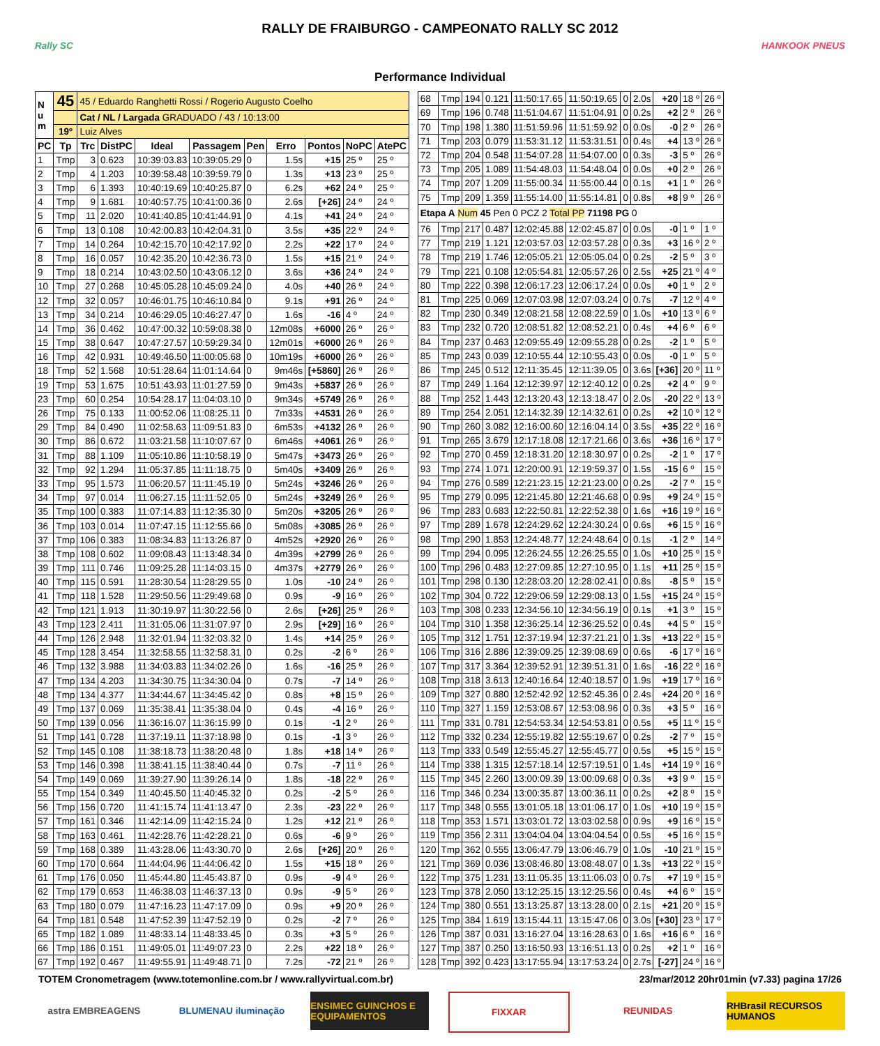RALLY DE FRAIBURGO - CAMPEONATO RALLY SC 2012
Rally SC HANKOOK PNEUS
Performance Individual
| N u m | 45 | 45 / Eduardo Ranghetti Rossi / Rogerio Augusto Coelho | | | | | | | | |
| | | Cat / NL / Largada GRADUADO / 43 / 10:13:00 | | | | | | | | |
| | 19º | Luiz Alves | | | | | | | | |
| PC | Tp | Trc | DistPC | Ideal | Passagem | Pen | Erro | Pontos | NoPC | AtePC |
| 1 | Tmp | 3 | 0.623 | 10:39:03.83 | 10:39:05.29 | 0 | 1.5s | +15 | 25 º | 25 º |
| 2 | Tmp | 4 | 1.203 | 10:39:58.48 | 10:39:59.79 | 0 | 1.3s | +13 | 23 º | 25 º |
| 3 | Tmp | 6 | 1.393 | 10:40:19.69 | 10:40:25.87 | 0 | 6.2s | +62 | 24 º | 25 º |
| 4 | Tmp | 9 | 1.681 | 10:40:57.75 | 10:41:00.36 | 0 | 2.6s | [+26] | 24 º | 24 º |
| 5 | Tmp | 11 | 2.020 | 10:41:40.85 | 10:41:44.91 | 0 | 4.1s | +41 | 24 º | 24 º |
| 6 | Tmp | 13 | 0.108 | 10:42:00.83 | 10:42:04.31 | 0 | 3.5s | +35 | 22 º | 24 º |
| 7 | Tmp | 14 | 0.264 | 10:42:15.70 | 10:42:17.92 | 0 | 2.2s | +22 | 17 º | 24 º |
| 8 | Tmp | 16 | 0.057 | 10:42:35.20 | 10:42:36.73 | 0 | 1.5s | +15 | 21 º | 24 º |
| 9 | Tmp | 18 | 0.214 | 10:43:02.50 | 10:43:06.12 | 0 | 3.6s | +36 | 24 º | 24 º |
| 10 | Tmp | 27 | 0.268 | 10:45:05.28 | 10:45:09.24 | 0 | 4.0s | +40 | 26 º | 24 º |
| 12 | Tmp | 32 | 0.057 | 10:46:01.75 | 10:46:10.84 | 0 | 9.1s | +91 | 26 º | 24 º |
| 13 | Tmp | 34 | 0.214 | 10:46:29.05 | 10:46:27.47 | 0 | 1.6s | -16 | 4 º | 24 º |
| 14 | Tmp | 36 | 0.462 | 10:47:00.32 | 10:59:08.38 | 0 | 12m08s | +6000 | 26 º | 26 º |
| 15 | Tmp | 38 | 0.647 | 10:47:27.57 | 10:59:29.34 | 0 | 12m01s | +6000 | 26 º | 26 º |
| 16 | Tmp | 42 | 0.931 | 10:49:46.50 | 11:00:05.68 | 0 | 10m19s | +6000 | 26 º | 26 º |
| 18 | Tmp | 52 | 1.568 | 10:51:28.64 | 11:01:14.64 | 0 | 9m46s | [+5860] | 26 º | 26 º |
| 19 | Tmp | 53 | 1.675 | 10:51:43.93 | 11:01:27.59 | 0 | 9m43s | +5837 | 26 º | 26 º |
| 23 | Tmp | 60 | 0.254 | 10:54:28.17 | 11:04:03.10 | 0 | 9m34s | +5749 | 26 º | 26 º |
| 26 | Tmp | 75 | 0.133 | 11:00:52.06 | 11:08:25.11 | 0 | 7m33s | +4531 | 26 º | 26 º |
| 29 | Tmp | 84 | 0.490 | 11:02:58.63 | 11:09:51.83 | 0 | 6m53s | +4132 | 26 º | 26 º |
| 30 | Tmp | 86 | 0.672 | 11:03:21.58 | 11:10:07.67 | 0 | 6m46s | +4061 | 26 º | 26 º |
| 31 | Tmp | 88 | 1.109 | 11:05:10.86 | 11:10:58.19 | 0 | 5m47s | +3473 | 26 º | 26 º |
| 32 | Tmp | 92 | 1.294 | 11:05:37.85 | 11:11:18.75 | 0 | 5m40s | +3409 | 26 º | 26 º |
| 33 | Tmp | 95 | 1.573 | 11:06:20.57 | 11:11:45.19 | 0 | 5m24s | +3246 | 26 º | 26 º |
| 34 | Tmp | 97 | 0.014 | 11:06:27.15 | 11:11:52.05 | 0 | 5m24s | +3249 | 26 º | 26 º |
| 35 | Tmp | 100 | 0.383 | 11:07:14.83 | 11:12:35.30 | 0 | 5m20s | +3205 | 26 º | 26 º |
| 36 | Tmp | 103 | 0.014 | 11:07:47.15 | 11:12:55.66 | 0 | 5m08s | +3085 | 26 º | 26 º |
| 37 | Tmp | 106 | 0.383 | 11:08:34.83 | 11:13:26.87 | 0 | 4m52s | +2920 | 26 º | 26 º |
| 38 | Tmp | 108 | 0.602 | 11:09:08.43 | 11:13:48.34 | 0 | 4m39s | +2799 | 26 º | 26 º |
| 39 | Tmp | 111 | 0.746 | 11:09:25.28 | 11:14:03.15 | 0 | 4m37s | +2779 | 26 º | 26 º |
| 40 | Tmp | 115 | 0.591 | 11:28:30.54 | 11:28:29.55 | 0 | 1.0s | -10 | 24 º | 26 º |
| 41 | Tmp | 118 | 1.528 | 11:29:50.56 | 11:29:49.68 | 0 | 0.9s | -9 | 16 º | 26 º |
| 42 | Tmp | 121 | 1.913 | 11:30:19.97 | 11:30:22.56 | 0 | 2.6s | [+26] | 25 º | 26 º |
| 43 | Tmp | 123 | 2.411 | 11:31:05.06 | 11:31:07.97 | 0 | 2.9s | [+29] | 16 º | 26 º |
| 44 | Tmp | 126 | 2.948 | 11:32:01.94 | 11:32:03.32 | 0 | 1.4s | +14 | 25 º | 26 º |
| 45 | Tmp | 128 | 3.454 | 11:32:58.55 | 11:32:58.31 | 0 | 0.2s | -2 | 6 º | 26 º |
| 46 | Tmp | 132 | 3.988 | 11:34:03.83 | 11:34:02.26 | 0 | 1.6s | -16 | 25 º | 26 º |
| 47 | Tmp | 134 | 4.203 | 11:34:30.75 | 11:34:30.04 | 0 | 0.7s | -7 | 14 º | 26 º |
| 48 | Tmp | 134 | 4.377 | 11:34:44.67 | 11:34:45.42 | 0 | 0.8s | +8 | 15 º | 26 º |
| 49 | Tmp | 137 | 0.069 | 11:35:38.41 | 11:35:38.04 | 0 | 0.4s | -4 | 16 º | 26 º |
| 50 | Tmp | 139 | 0.056 | 11:36:16.07 | 11:36:15.99 | 0 | 0.1s | -1 | 2 º | 26 º |
| 51 | Tmp | 141 | 0.728 | 11:37:19.11 | 11:37:18.98 | 0 | 0.1s | -1 | 3 º | 26 º |
| 52 | Tmp | 145 | 0.108 | 11:38:18.73 | 11:38:20.48 | 0 | 1.8s | +18 | 14 º | 26 º |
| 53 | Tmp | 146 | 0.398 | 11:38:41.15 | 11:38:40.44 | 0 | 0.7s | -7 | 11 º | 26 º |
| 54 | Tmp | 149 | 0.069 | 11:39:27.90 | 11:39:26.14 | 0 | 1.8s | -18 | 22 º | 26 º |
| 55 | Tmp | 154 | 0.349 | 11:40:45.50 | 11:40:45.32 | 0 | 0.2s | -2 | 5 º | 26 º |
| 56 | Tmp | 156 | 0.720 | 11:41:15.74 | 11:41:13.47 | 0 | 2.3s | -23 | 22 º | 26 º |
| 57 | Tmp | 161 | 0.346 | 11:42:14.09 | 11:42:15.24 | 0 | 1.2s | +12 | 21 º | 26 º |
| 58 | Tmp | 163 | 0.461 | 11:42:28.76 | 11:42:28.21 | 0 | 0.6s | -6 | 9 º | 26 º |
| 59 | Tmp | 168 | 0.389 | 11:43:28.06 | 11:43:30.70 | 0 | 2.6s | [+26] | 20 º | 26 º |
| 60 | Tmp | 170 | 0.664 | 11:44:04.96 | 11:44:06.42 | 0 | 1.5s | +15 | 18 º | 26 º |
| 61 | Tmp | 176 | 0.050 | 11:45:44.80 | 11:45:43.87 | 0 | 0.9s | -9 | 4 º | 26 º |
| 62 | Tmp | 179 | 0.653 | 11:46:38.03 | 11:46:37.13 | 0 | 0.9s | -9 | 5 º | 26 º |
| 63 | Tmp | 180 | 0.079 | 11:47:16.23 | 11:47:17.09 | 0 | 0.9s | +9 | 20 º | 26 º |
| 64 | Tmp | 181 | 0.548 | 11:47:52.39 | 11:47:52.19 | 0 | 0.2s | -2 | 7 º | 26 º |
| 65 | Tmp | 182 | 1.089 | 11:48:33.14 | 11:48:33.45 | 0 | 0.3s | +3 | 5 º | 26 º |
| 66 | Tmp | 186 | 0.151 | 11:49:05.01 | 11:49:07.23 | 0 | 2.2s | +22 | 18 º | 26 º |
| 67 | Tmp | 192 | 0.467 | 11:49:55.91 | 11:49:48.71 | 0 | 7.2s | -72 | 21 º | 26 º |
| 68 | Tmp | 194 | 0.121 | 11:50:17.65 | 11:50:19.65 | 0 | 2.0s | +20 | 18 º | 26 º |
| 69 | Tmp | 196 | 0.748 | 11:51:04.67 | 11:51:04.91 | 0 | 0.2s | +2 | 2 º | 26 º |
| 70 | Tmp | 198 | 1.380 | 11:51:59.96 | 11:51:59.92 | 0 | 0.0s | -0 | 2 º | 26 º |
| 71 | Tmp | 203 | 0.079 | 11:53:31.12 | 11:53:31.51 | 0 | 0.4s | +4 | 13 º | 26 º |
| 72 | Tmp | 204 | 0.548 | 11:54:07.28 | 11:54:07.00 | 0 | 0.3s | -3 | 5 º | 26 º |
| 73 | Tmp | 205 | 1.089 | 11:54:48.03 | 11:54:48.04 | 0 | 0.0s | +0 | 2 º | 26 º |
| 74 | Tmp | 207 | 1.209 | 11:55:00.34 | 11:55:00.44 | 0 | 0.1s | +1 | 1 º | 26 º |
| 75 | Tmp | 209 | 1.359 | 11:55:14.00 | 11:55:14.81 | 0 | 0.8s | +8 | 9 º | 26 º |
| Etapa A Num 45 Pen 0 PCZ 2 Total PP 71198 PG 0 | | | | | | | | | | |
| 76 | Tmp | 217 | 0.487 | 12:02:45.88 | 12:02:45.87 | 0 | 0.0s | -0 | 1 º | 1 º |
| 77 | Tmp | 219 | 1.121 | 12:03:57.03 | 12:03:57.28 | 0 | 0.3s | +3 | 16 º | 2 º |
| 78 | Tmp | 219 | 1.746 | 12:05:05.21 | 12:05:05.04 | 0 | 0.2s | -2 | 5 º | 3 º |
| 79 | Tmp | 221 | 0.108 | 12:05:54.81 | 12:05:57.26 | 0 | 2.5s | +25 | 21 º | 4 º |
| 80 | Tmp | 222 | 0.398 | 12:06:17.23 | 12:06:17.24 | 0 | 0.0s | +0 | 1 º | 2 º |
| 81 | Tmp | 225 | 0.069 | 12:07:03.98 | 12:07:03.24 | 0 | 0.7s | -7 | 12 º | 4 º |
| 82 | Tmp | 230 | 0.349 | 12:08:21.58 | 12:08:22.59 | 0 | 1.0s | +10 | 13 º | 6 º |
| 83 | Tmp | 232 | 0.720 | 12:08:51.82 | 12:08:52.21 | 0 | 0.4s | +4 | 6 º | 6 º |
| 84 | Tmp | 237 | 0.463 | 12:09:55.49 | 12:09:55.28 | 0 | 0.2s | -2 | 1 º | 5 º |
| 85 | Tmp | 243 | 0.039 | 12:10:55.44 | 12:10:55.43 | 0 | 0.0s | -0 | 1 º | 5 º |
| 86 | Tmp | 245 | 0.512 | 12:11:35.45 | 12:11:39.05 | 0 | 3.6s | [+36] | 20 º | 11 º |
| 87 | Tmp | 249 | 1.164 | 12:12:39.97 | 12:12:40.12 | 0 | 0.2s | +2 | 4 º | 9 º |
| 88 | Tmp | 252 | 1.443 | 12:13:20.43 | 12:13:18.47 | 0 | 2.0s | -20 | 22 º | 13 º |
| 89 | Tmp | 254 | 2.051 | 12:14:32.39 | 12:14:32.61 | 0 | 0.2s | +2 | 10 º | 12 º |
| 90 | Tmp | 260 | 3.082 | 12:16:00.60 | 12:16:04.14 | 0 | 3.5s | +35 | 22 º | 16 º |
| 91 | Tmp | 265 | 3.679 | 12:17:18.08 | 12:17:21.66 | 0 | 3.6s | +36 | 16 º | 17 º |
| 92 | Tmp | 270 | 0.459 | 12:18:31.20 | 12:18:30.97 | 0 | 0.2s | -2 | 1 º | 17 º |
| 93 | Tmp | 274 | 1.071 | 12:20:00.91 | 12:19:59.37 | 0 | 1.5s | -15 | 6 º | 15 º |
| 94 | Tmp | 276 | 0.589 | 12:21:23.15 | 12:21:23.00 | 0 | 0.2s | -2 | 7 º | 15 º |
| 95 | Tmp | 279 | 0.095 | 12:21:45.80 | 12:21:46.68 | 0 | 0.9s | +9 | 24 º | 15 º |
| 96 | Tmp | 283 | 0.683 | 12:22:50.81 | 12:22:52.38 | 0 | 1.6s | +16 | 19 º | 16 º |
| 97 | Tmp | 289 | 1.678 | 12:24:29.62 | 12:24:30.24 | 0 | 0.6s | +6 | 15 º | 16 º |
| 98 | Tmp | 290 | 1.853 | 12:24:48.77 | 12:24:48.64 | 0 | 0.1s | -1 | 2 º | 14 º |
| 99 | Tmp | 294 | 0.095 | 12:26:24.55 | 12:26:25.55 | 0 | 1.0s | +10 | 25 º | 15 º |
| 100 | Tmp | 296 | 0.483 | 12:27:09.85 | 12:27:10.95 | 0 | 1.1s | +11 | 25 º | 15 º |
| 101 | Tmp | 298 | 0.130 | 12:28:03.20 | 12:28:02.41 | 0 | 0.8s | -8 | 5 º | 15 º |
| 102 | Tmp | 304 | 0.722 | 12:29:06.59 | 12:29:08.13 | 0 | 1.5s | +15 | 24 º | 15 º |
| 103 | Tmp | 308 | 0.233 | 12:34:56.10 | 12:34:56.19 | 0 | 0.1s | +1 | 3 º | 15 º |
| 104 | Tmp | 310 | 1.358 | 12:36:25.14 | 12:36:25.52 | 0 | 0.4s | +4 | 5 º | 15 º |
| 105 | Tmp | 312 | 1.751 | 12:37:19.94 | 12:37:21.21 | 0 | 1.3s | +13 | 22 º | 15 º |
| 106 | Tmp | 316 | 2.886 | 12:39:09.25 | 12:39:08.69 | 0 | 0.6s | -6 | 17 º | 16 º |
| 107 | Tmp | 317 | 3.364 | 12:39:52.91 | 12:39:51.31 | 0 | 1.6s | -16 | 22 º | 16 º |
| 108 | Tmp | 318 | 3.613 | 12:40:16.64 | 12:40:18.57 | 0 | 1.9s | +19 | 17 º | 16 º |
| 109 | Tmp | 327 | 0.880 | 12:52:42.92 | 12:52:45.36 | 0 | 2.4s | +24 | 20 º | 16 º |
| 110 | Tmp | 327 | 1.159 | 12:53:08.67 | 12:53:08.96 | 0 | 0.3s | +3 | 5 º | 16 º |
| 111 | Tmp | 331 | 0.781 | 12:54:53.34 | 12:54:53.81 | 0 | 0.5s | +5 | 11 º | 15 º |
| 112 | Tmp | 332 | 0.234 | 12:55:19.82 | 12:55:19.67 | 0 | 0.2s | -2 | 7 º | 15 º |
| 113 | Tmp | 333 | 0.549 | 12:55:45.27 | 12:55:45.77 | 0 | 0.5s | +5 | 15 º | 15 º |
| 114 | Tmp | 338 | 1.315 | 12:57:18.14 | 12:57:19.51 | 0 | 1.4s | +14 | 19 º | 16 º |
| 115 | Tmp | 345 | 2.260 | 13:00:09.39 | 13:00:09.68 | 0 | 0.3s | +3 | 9 º | 15 º |
| 116 | Tmp | 346 | 0.234 | 13:00:35.87 | 13:00:36.11 | 0 | 0.2s | +2 | 8 º | 15 º |
| 117 | Tmp | 348 | 0.555 | 13:01:05.18 | 13:01:06.17 | 0 | 1.0s | +10 | 19 º | 15 º |
| 118 | Tmp | 353 | 1.571 | 13:03:01.72 | 13:03:02.58 | 0 | 0.9s | +9 | 16 º | 15 º |
| 119 | Tmp | 356 | 2.311 | 13:04:04.04 | 13:04:04.54 | 0 | 0.5s | +5 | 16 º | 15 º |
| 120 | Tmp | 362 | 0.555 | 13:06:47.79 | 13:06:46.79 | 0 | 1.0s | -10 | 21 º | 15 º |
| 121 | Tmp | 369 | 0.036 | 13:08:46.80 | 13:08:48.07 | 0 | 1.3s | +13 | 22 º | 15 º |
| 122 | Tmp | 375 | 1.231 | 13:11:05.35 | 13:11:06.03 | 0 | 0.7s | +7 | 19 º | 15 º |
| 123 | Tmp | 378 | 2.050 | 13:12:25.15 | 13:12:25.56 | 0 | 0.4s | +4 | 6 º | 15 º |
| 124 | Tmp | 380 | 0.551 | 13:13:25.87 | 13:13:28.00 | 0 | 2.1s | +21 | 20 º | 15 º |
| 125 | Tmp | 384 | 1.619 | 13:15:44.11 | 13:15:47.06 | 0 | 3.0s | [+30] | 23 º | 17 º |
| 126 | Tmp | 387 | 0.031 | 13:16:27.04 | 13:16:28.63 | 0 | 1.6s | +16 | 6 º | 16 º |
| 127 | Tmp | 387 | 0.250 | 13:16:50.93 | 13:16:51.13 | 0 | 0.2s | +2 | 1 º | 16 º |
| 128 | Tmp | 392 | 0.423 | 13:17:55.94 | 13:17:53.24 | 0 | 2.7s | [-27] | 24 º | 16 º |
TOTEM Cronometragem (www.totemonline.com.br / www.rallyvirtual.com.br) 23/mar/2012 20hr01min (v7.33) pagina 17/26
astra EMBREAGENS BLUMENAU iluminação ENSIMEC GUINCHOS E EQUIPAMENTOS
FIXXAR REUNIDAS RHBrasil RECURSOS HUMANOS